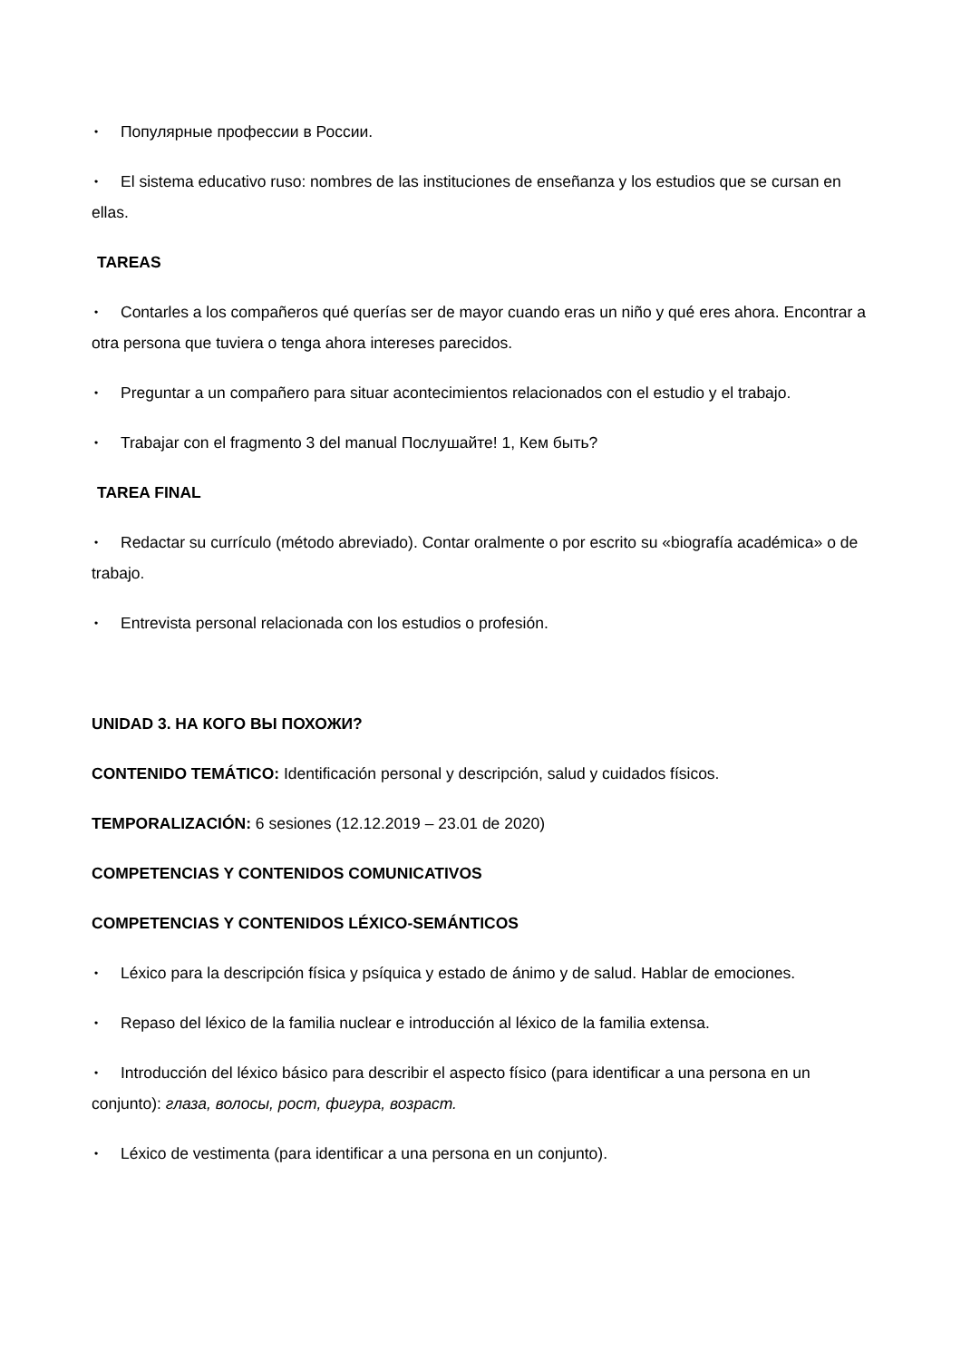• Популярные профессии в России.
• El sistema educativo ruso: nombres de las instituciones de enseñanza y los estudios que se cursan en ellas.
TAREAS
• Contarles a los compañeros qué querías ser de mayor cuando eras un niño y qué eres ahora. Encontrar a otra persona que tuviera o tenga ahora intereses parecidos.
• Preguntar a un compañero para situar acontecimientos relacionados con el estudio y el trabajo.
• Trabajar con el fragmento 3 del manual Послушайте! 1, Кем быть?
TAREA FINAL
• Redactar su currículo (método abreviado). Contar oralmente o por escrito su «biografía académica» o de trabajo.
• Entrevista personal relacionada con los estudios o profesión.
UNIDAD 3. НА КОГО ВЫ ПОХОЖИ?
CONTENIDO TEMÁTICO: Identificación personal y descripción, salud y cuidados físicos.
TEMPORALIZACIÓN: 6 sesiones (12.12.2019 – 23.01 de 2020)
COMPETENCIAS Y CONTENIDOS COMUNICATIVOS
COMPETENCIAS Y CONTENIDOS LÉXICO-SEMÁNTICOS
• Léxico para la descripción física y psíquica y estado de ánimo y de salud. Hablar de emociones.
• Repaso del léxico de la familia nuclear e introducción al léxico de la familia extensa.
• Introducción del léxico básico para describir el aspecto físico (para identificar a una persona en un conjunto): глаза, волосы, рост, фигура, возраст.
• Léxico de vestimenta (para identificar a una persona en un conjunto).